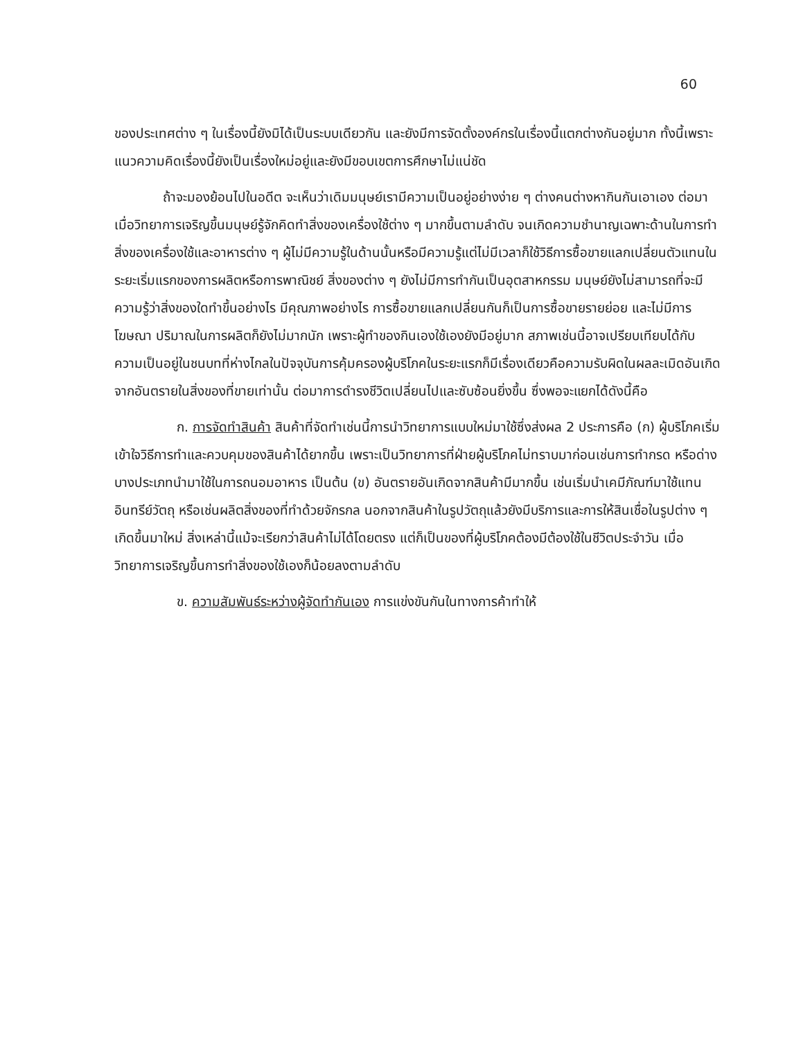60
ของประเทศต่าง ๆ ในเรื่องนี้ยังมิได้เป็นระบบเดียวกัน และยังมีการจัดตั้งองค์กรในเรื่องนี้แตกต่างกันอยู่มาก ทั้งนี้เพราะแนวความคิดเรื่องนี้ยังเป็นเรื่องใหม่อยู่และยังมีขอบเขตการศึกษาไม่แน่ชัด
ถ้าจะมองย้อนไปในอดีต จะเห็นว่าเดิมมนุษย์เรามีความเป็นอยู่อย่างง่าย ๆ ต่างคนต่างหากินกันเอาเอง ต่อมาเมื่อวิทยาการเจริญขึ้นมนุษย์รู้จักคิดทำสิ่งของเครื่องใช้ต่าง ๆ มากขึ้นตามลำดับ จนเกิดความชำนาญเฉพาะด้านในการทำสิ่งของเครื่องใช้และอาหารต่าง ๆ ผู้ไม่มีความรู้ในด้านนั้นหรือมีความรู้แต่ไม่มีเวลาก็ใช้วิธีการซื้อขายแลกเปลี่ยนตัวแทนในระยะเริ่มแรกของการผลิตหรือการพาณิชย์ สิ่งของต่าง ๆ ยังไม่มีการทำกันเป็นอุตสาหกรรม มนุษย์ยังไม่สามารถที่จะมีความรู้ว่าสิ่งของใดทำขึ้นอย่างไร มีคุณภาพอย่างไร การซื้อขายแลกเปลี่ยนกันก็เป็นการซื้อขายรายย่อย และไม่มีการโฆษณา ปริมาณในการผลิตก็ยังไม่มากนัก เพราะผู้ทำของกินเองใช้เองยังมีอยู่มาก สภาพเช่นนี้อาจเปรียบเทียบได้กับความเป็นอยู่ในชนบทที่ห่างไกลในปัจจุบันการคุ้มครองผู้บริโภคในระยะแรกก็มีเรื่องเดียวคือความรับผิดในผลละเมิดอันเกิดจากอันตรายในสิ่งของที่ขายเท่านั้น ต่อมาการดำรงชีวิตเปลี่ยนไปและซับซ้อนยิ่งขึ้น ซึ่งพอจะแยกได้ดังนี้คือ
ก. การจัดทำสินค้า สินค้าที่จัดทำเช่นนี้การนำวิทยาการแบบใหม่มาใช้ซึ่งส่งผล 2 ประการคือ (ก) ผู้บริโภคเริ่มเข้าใจวิธีการทำและควบคุมของสินค้าได้ยากขึ้น เพราะเป็นวิทยาการที่ฝ่ายผู้บริโภคไม่ทราบมาก่อนเช่นการทำกรด หรือด่าง บางประเภทนำมาใช้ในการถนอมอาหาร เป็นต้น (ข) อันตรายอันเกิดจากสินค้ามีมากขึ้น เช่นเริ่มนำเคมีภัณฑ์มาใช้แทนอินทรีย์วัตถุ หรือเช่นผลิตสิ่งของที่ทำด้วยจักรกล นอกจากสินค้าในรูปวัตถุแล้วยังมีบริการและการให้สินเชื่อในรูปต่าง ๆ เกิดขึ้นมาใหม่ สิ่งเหล่านี้แม้จะเรียกว่าสินค้าไม่ได้โดยตรง แต่ก็เป็นของที่ผู้บริโภคต้องมีต้องใช้ในชีวิตประจำวัน เมื่อวิทยาการเจริญขึ้นการทำสิ่งของใช้เองก็น้อยลงตามลำดับ
ข. ความสัมพันธ์ระหว่างผู้จัดทำกันเอง การแข่งขันกันในทางการค้าทำให้